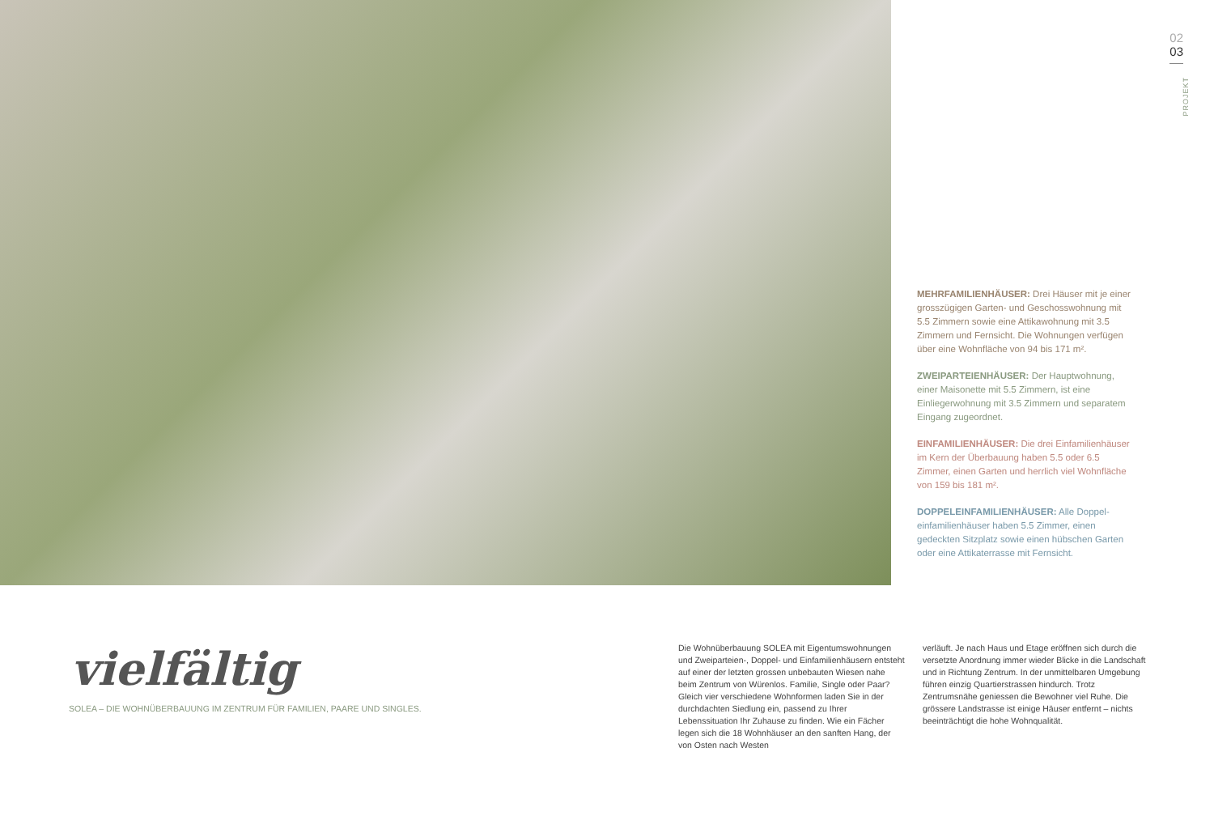02
03
PROJEKT
MEHRFAMILIENHÄUSER: Drei Häuser mit je einer grosszügigen Garten- und Geschoss­wohnung mit 5.5 Zimmern sowie eine Attikawohnung mit 3.5 Zimmern und Fern­sicht. Die Wohnungen verfügen über eine Wohnfläche von 94 bis 171 m².
ZWEIPARTEIENHÄUSER: Der Hauptwoh­nung, einer Maisonette mit 5.5 Zimmern, ist eine Einliegerwohnung mit 3.5 Zimmern und separatem Eingang zugeordnet.
EINFAMILIENHÄUSER: Die drei Einfamilien­häuser im Kern der Überbauung haben 5.5 oder 6.5 Zimmer, einen Garten und herr­lich viel Wohnfläche von 159 bis 181 m².
DOPPELEINFAMILIENHÄUSER: Alle Doppel­einfamilienhäuser haben 5.5 Zimmer, einen gedeckten Sitzplatz sowie einen hübschen Garten oder eine Attikaterrasse mit Fern­sicht.
vielfältig
SOLEA – DIE WOHNÜBERBAUUNG IM ZENTRUM FÜR FAMILIEN, PAARE UND SINGLES.
Die Wohnüberbauung SOLEA mit Eigentumswoh­nungen und Zweiparteien-, Doppel- und Einfamilien­häusern entsteht auf einer der letzten grossen un­bebauten Wiesen nahe beim Zentrum von Würenlos. Familie, Single oder Paar? Gleich vier verschiedene Wohnformen laden Sie in der durchdachten Siedlung ein, passend zu Ihrer Lebenssituation Ihr Zuhause zu finden. Wie ein Fächer legen sich die 18 Wohnhäuser an den sanften Hang, der von Osten nach Westen
verläuft. Je nach Haus und Etage eröffnen sich durch die versetzte Anordnung immer wieder Blicke in die Landschaft und in Richtung Zentrum. In der unmit­telbaren Umgebung führen einzig Quartierstrassen hindurch. Trotz Zentrumsnähe geniessen die Be­wohner viel Ruhe. Die grössere Landstrasse ist einige Häuser entfernt – nichts beeinträchtigt die hohe Wohnqualität.